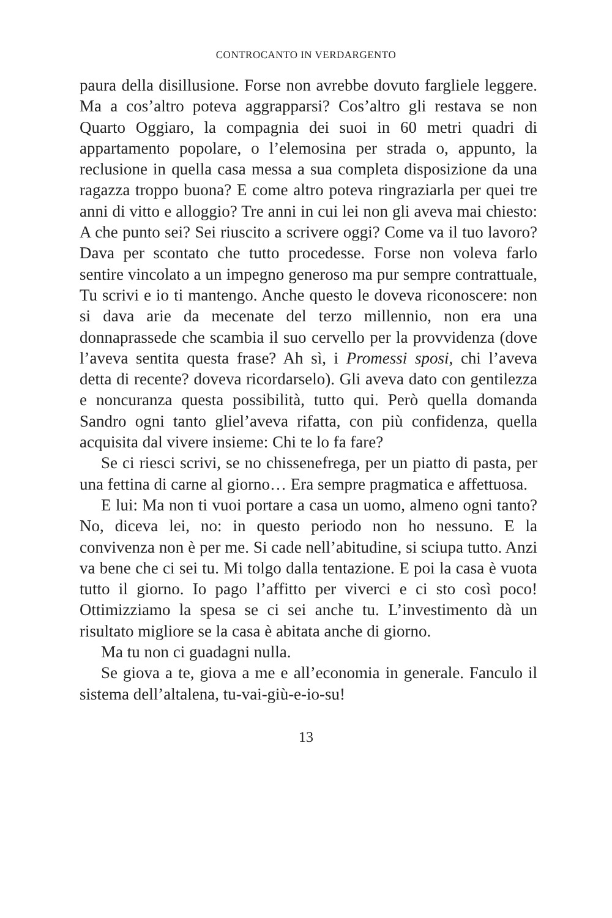CONTROCANTO IN VERDARGENTO
paura della disillusione. Forse non avrebbe dovuto farglie­le leggere. Ma a cos’altro poteva aggrapparsi? Cos’altro gli restava se non Quarto Oggiaro, la compagnia dei suoi in 60 metri quadri di appartamento popolare, o l’elemosina per strada o, appunto, la reclusione in quella casa messa a sua completa disposizione da una ragazza troppo buona? E come altro poteva ringraziarla per quei tre anni di vitto e alloggio? Tre anni in cui lei non gli aveva mai chiesto: A che punto sei? Sei riuscito a scrivere oggi? Come va il tuo lavoro? Dava per scontato che tutto procedesse. Forse non voleva farlo sentire vincolato a un impegno generoso ma pur sempre contrattuale, Tu scrivi e io ti mantengo. Anche questo le doveva riconoscere: non si dava arie da mecenate del terzo millennio, non era una donnaprassede che scam­bia il suo cervello per la provvidenza (dove l’aveva sentita questa frase? Ah sì, i Promessi sposi, chi l’aveva detta di re­cente? doveva ricordarselo). Gli aveva dato con gentilezza e noncuranza questa possibilità, tutto qui. Però quella doman­da Sandro ogni tanto gliel’aveva rifatta, con più confidenza, quella acquisita dal vivere insieme: Chi te lo fa fare?
Se ci riesci scrivi, se no chissenefrega, per un piatto di pasta, per una fettina di carne al giorno… Era sempre prag­matica e affettuosa.
E lui: Ma non ti vuoi portare a casa un uomo, almeno ogni tanto? No, diceva lei, no: in questo periodo non ho nessuno. E la convivenza non è per me. Si cade nell’abitudi­ne, si sciupa tutto. Anzi va bene che ci sei tu. Mi tolgo dalla tentazione. E poi la casa è vuota tutto il giorno. Io pago l’af­fitto per viverci e ci sto così poco! Ottimizziamo la spesa se ci sei anche tu. L’investimento dà un risultato migliore se la casa è abitata anche di giorno.
Ma tu non ci guadagni nulla.
Se giova a te, giova a me e all’economia in generale. Fan­culo il sistema dell’altalena, tu-vai-giù-e-io-su!
13